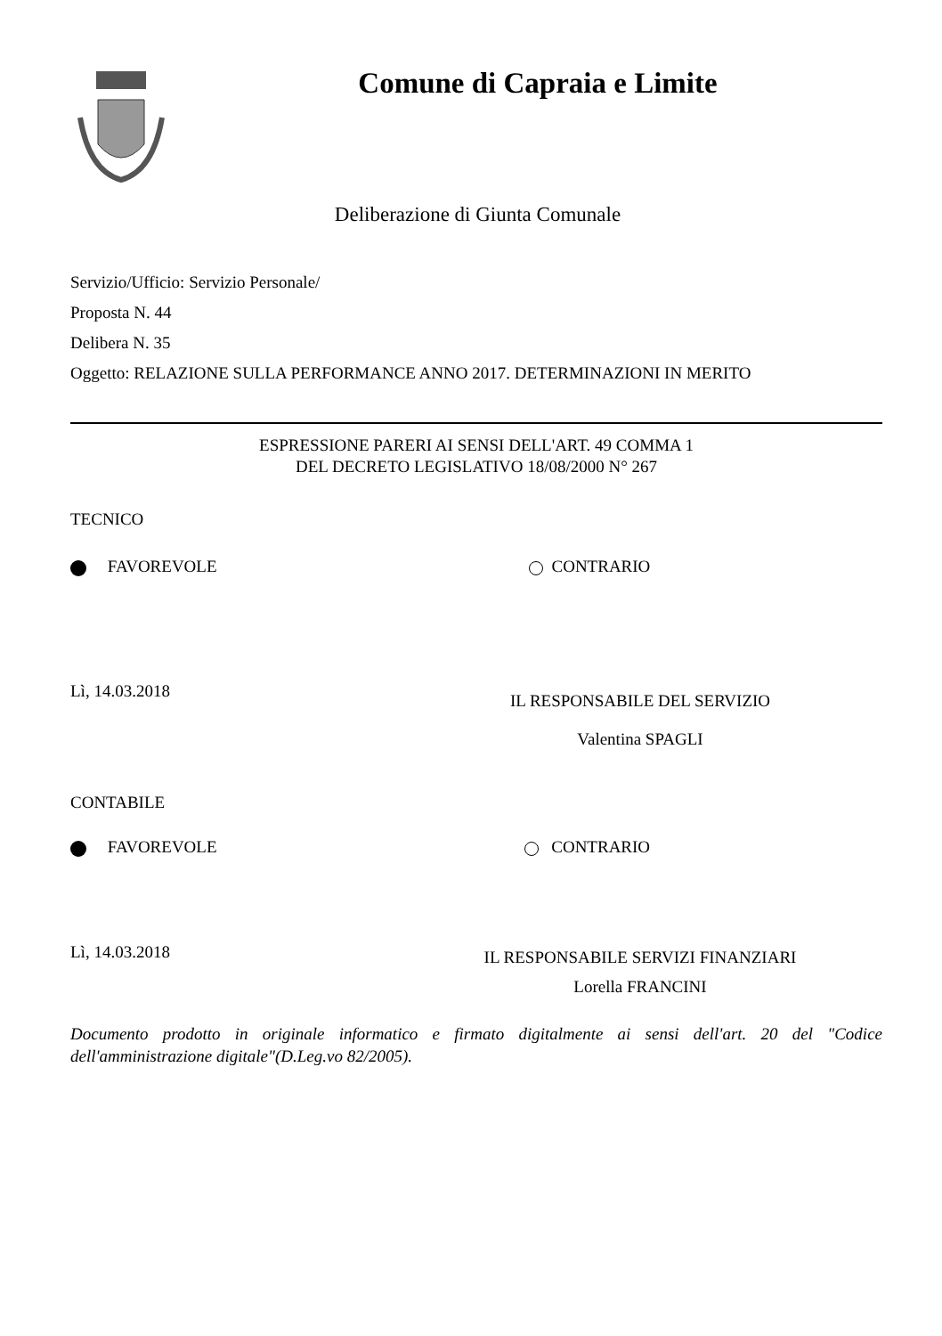Comune di Capraia e Limite
Deliberazione di Giunta Comunale
Servizio/Ufficio: Servizio Personale/
Proposta N. 44
Delibera N. 35
Oggetto: RELAZIONE SULLA PERFORMANCE ANNO 2017. DETERMINAZIONI IN MERITO
ESPRESSIONE PARERI AI SENSI DELL'ART. 49 COMMA 1
DEL DECRETO LEGISLATIVO 18/08/2000 N° 267
TECNICO
FAVOREVOLE CONTRARIO
Lì, 14.03.2018
IL RESPONSABILE DEL SERVIZIO
Valentina SPAGLI
CONTABILE
FAVOREVOLE CONTRARIO
Lì, 14.03.2018
IL RESPONSABILE SERVIZI FINANZIARI
Lorella FRANCINI
Documento prodotto in originale informatico e firmato digitalmente ai sensi dell'art. 20 del "Codice dell'amministrazione digitale"(D.Leg.vo 82/2005).